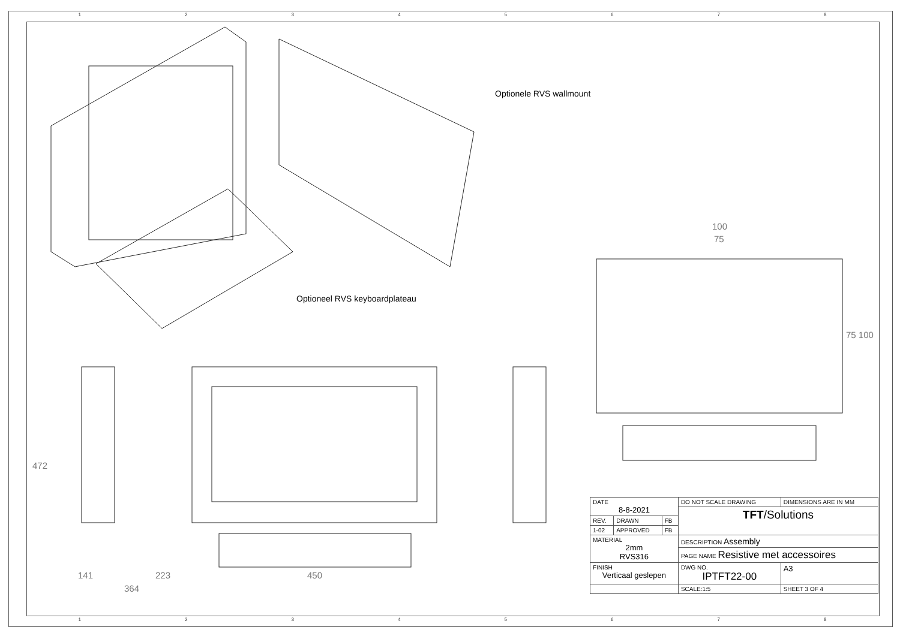12345678
Optionele RVS wallmount
Optioneel RVS keyboardplateau
100
75
75 100
472
141 223
364
450
| DATE 8-8-2021 | | | DO NOT SCALE DRAWING | DIMENSIONS ARE IN MM | |
| | | | TFT /Solutions | | |
| REV. | DRAWN | FB | | | |
| 1-02 | APPROVED | FB | | | |
| MATERIAL 2mm RVS316 | | | DESCRIPTION Assembly | | |
| | | | PAGE NAME Resistive met accessoires | | |
| FINISH Verticaal geslepen | | | DWG NO. IPTFT22-00 | | A3 |
| | | | SCALE:1:5 | SHEET 3 OF 4 | |
12345678